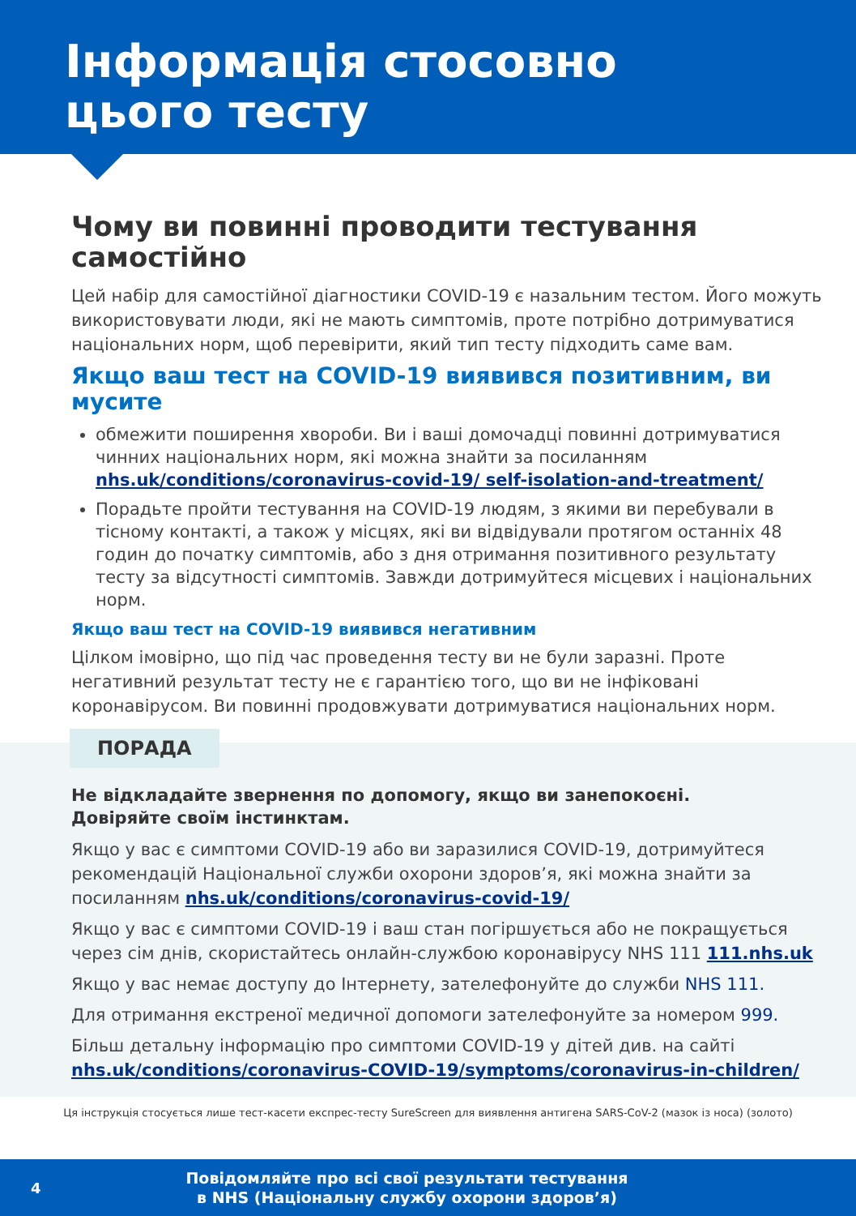Інформація стосовно
цього тесту
Чому ви повинні проводити тестування самостійно
Цей набір для самостійної діагностики COVID-19 є назальним тестом. Його можуть використовувати люди, які не мають симптомів, проте потрібно дотримуватися національних норм, щоб перевірити, який тип тесту підходить саме вам.
Якщо ваш тест на COVID-19 виявився позитивним, ви мусите
обмежити поширення хвороби. Ви і ваші домочадці повинні дотримуватися чинних національних норм, які можна знайти за посиланням nhs.uk/conditions/coronavirus-covid-19/ self-isolation-and-treatment/
Порадьте пройти тестування на COVID-19 людям, з якими ви перебували в тісному контакті, а також у місцях, які ви відвідували протягом останніх 48 годин до початку симптомів, або з дня отримання позитивного результату тесту за відсутності симптомів. Завжди дотримуйтеся місцевих і національних норм.
Якщо ваш тест на COVID-19 виявився негативним
Цілком імовірно, що під час проведення тесту ви не були заразні. Проте негативний результат тесту не є гарантією того, що ви не інфіковані коронавірусом. Ви повинні продовжувати дотримуватися національних норм.
ПОРАДА
Не відкладайте звернення по допомогу, якщо ви занепокоєні.
Довіряйте своїм інстинктам.
Якщо у вас є симптоми COVID-19 або ви заразилися COVID-19, дотримуйтеся рекомендацій Національної служби охорони здоров’я, які можна знайти за посиланням nhs.uk/conditions/coronavirus-covid-19/
Якщо у вас є симптоми COVID-19 і ваш стан погіршується або не покращується через сім днів, скористайтесь онлайн-службою коронавірусу NHS 111 111.nhs.uk
Якщо у вас немає доступу до Інтернету, зателефонуйте до служби NHS 111.
Для отримання екстреної медичної допомоги зателефонуйте за номером 999.
Більш детальну інформацію про симптоми COVID-19 у дітей див. на сайті nhs.uk/conditions/coronavirus-COVID-19/symptoms/coronavirus-in-children/
Ця інструкція стосується лише тест-касети експрес-тесту SureScreen для виявлення антигена SARS-CoV-2 (мазок із носа) (золото)
4
Повідомляйте про всі свої результати тестування
в NHS (Національну службу охорони здоров’я)